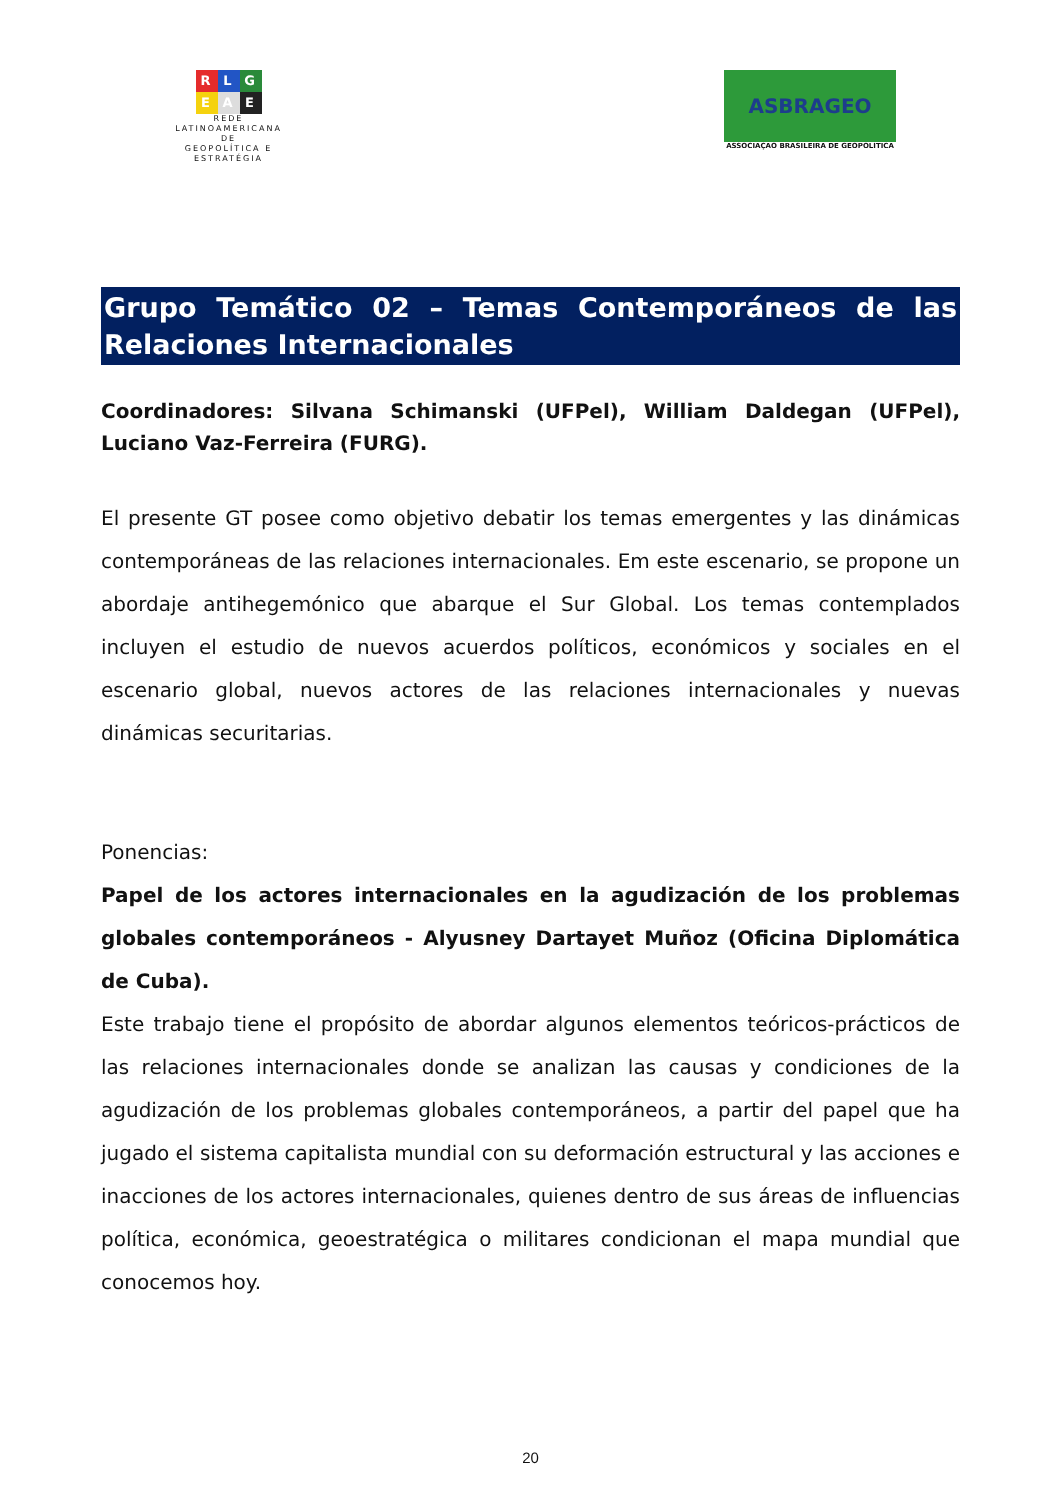R L G
E A E
REDE
LATINOAMERICANA DE
GEOPOLÍTICA E
ESTRATÉGIA
ASBRAGEO
ASSOCIAÇAO BRASILEIRA DE GEOPOLITICA
Grupo Temático 02 – Temas Contemporáneos de las Relaciones Internacionales
Coordinadores: Silvana Schimanski (UFPel), William Daldegan (UFPel), Luciano Vaz-Ferreira (FURG).
El presente GT posee como objetivo debatir los temas emergentes y las dinámicas contemporáneas de las relaciones internacionales. Em este escenario, se propone un abordaje antihegemónico que abarque el Sur Global. Los temas contemplados incluyen el estudio de nuevos acuerdos políticos, económicos y sociales en el escenario global, nuevos actores de las relaciones internacionales y nuevas dinámicas securitarias.
Ponencias:
Papel de los actores internacionales en la agudización de los problemas globales contemporáneos - Alyusney Dartayet Muñoz (Oficina Diplomática de Cuba).
Este trabajo tiene el propósito de abordar algunos elementos teóricos-prácticos de las relaciones internacionales donde se analizan las causas y condiciones de la agudización de los problemas globales contemporáneos, a partir del papel que ha jugado el sistema capitalista mundial con su deformación estructural y las acciones e inacciones de los actores internacionales, quienes dentro de sus áreas de influencias política, económica, geoestratégica o militares condicionan el mapa mundial que conocemos hoy.
20